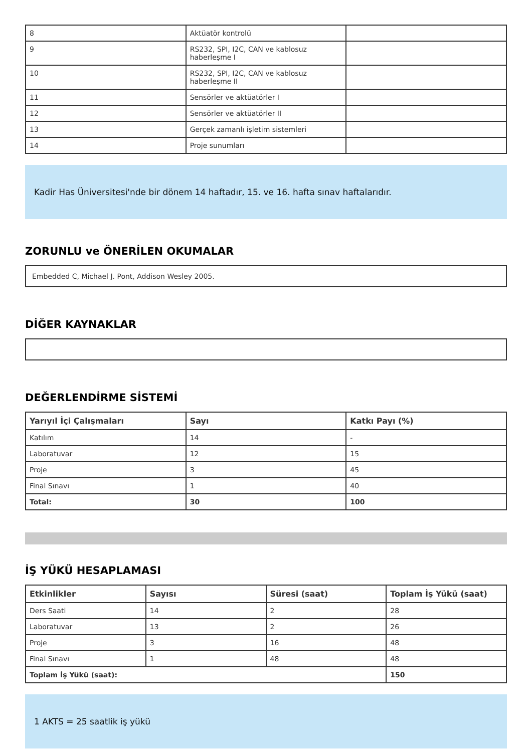| 8 | Aktüatör kontrolü | |
| 9 | RS232, SPI, I2C, CAN ve kablosuz haberleşme I | |
| 10 | RS232, SPI, I2C, CAN ve kablosuz haberleşme II | |
| 11 | Sensörler ve aktüatörler I | |
| 12 | Sensörler ve aktüatörler II | |
| 13 | Gerçek zamanlı işletim sistemleri | |
| 14 | Proje sunumları | |
Kadir Has Üniversitesi'nde bir dönem 14 haftadır, 15. ve 16. hafta sınav haftalarıdır.
ZORUNLU ve ÖNERİLEN OKUMALAR
Embedded C, Michael J. Pont, Addison Wesley 2005.
DİĞER KAYNAKLAR
DEĞERLENDİRME SİSTEMİ
| Yarıyıl İçi Çalışmaları | Sayı | Katkı Payı (%) |
| --- | --- | --- |
| Katılım | 14 | - |
| Laboratuvar | 12 | 15 |
| Proje | 3 | 45 |
| Final Sınavı | 1 | 40 |
| Total: | 30 | 100 |
İŞ YÜKÜ HESAPLAMASI
| Etkinlikler | Sayısı | Süresi (saat) | Toplam İş Yükü (saat) |
| --- | --- | --- | --- |
| Ders Saati | 14 | 2 | 28 |
| Laboratuvar | 13 | 2 | 26 |
| Proje | 3 | 16 | 48 |
| Final Sınavı | 1 | 48 | 48 |
| Toplam İş Yükü (saat): | | | 150 |
1 AKTS = 25 saatlik iş yükü